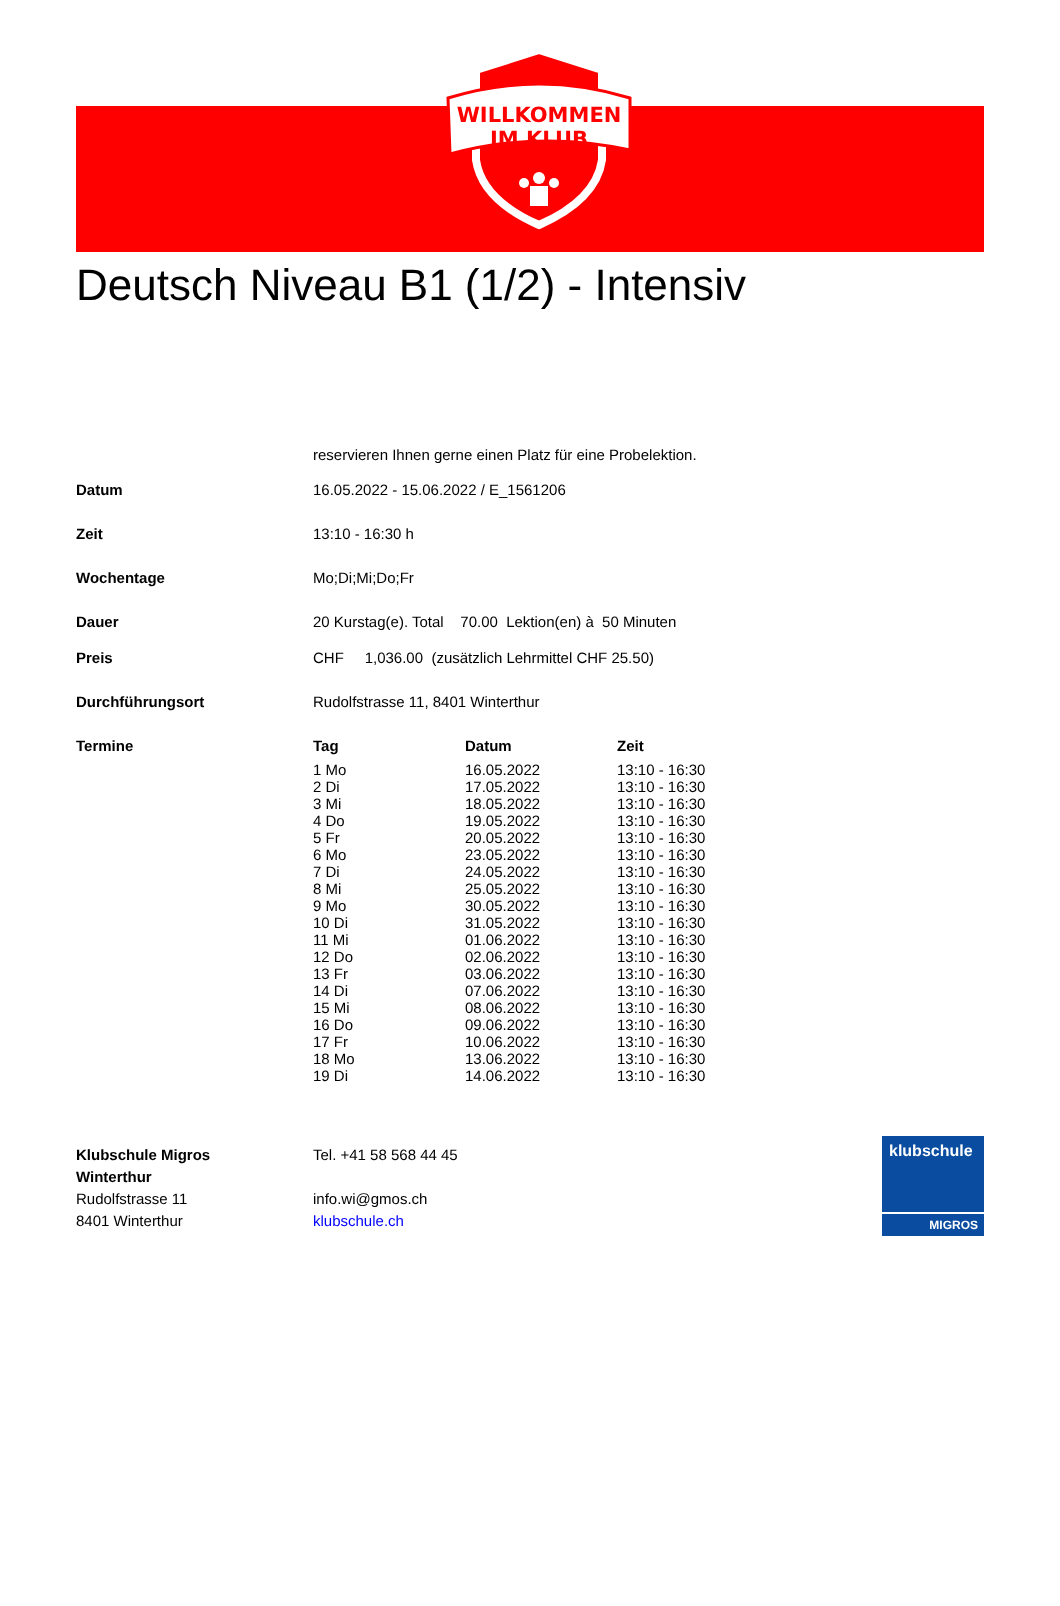WILLKOMMEN
IM KLUB
Deutsch Niveau B1 (1/2) - Intensiv
reservieren Ihnen gerne einen Platz für eine Probelektion.
| Datum | 16.05.2022 - 15.06.2022 / E_1561206 |
| Zeit | 13:10 - 16:30 h |
| Wochentage | Mo;Di;Mi;Do;Fr |
| Dauer | 20 Kurstag(e). Total 70.00 Lektion(en) à 50 Minuten |
| Preis | CHF 1,036.00 (zusätzlich Lehrmittel CHF 25.50) |
| Durchführungsort | Rudolfstrasse 11, 8401 Winterthur |
| Termine | / Tag / Datum / Zeit / / --- / --- / --- / / 1 Mo / 16.05.2022 / 13:10 - 16:30 / / 2 Di / 17.05.2022 / 13:10 - 16:30 / / 3 Mi / 18.05.2022 / 13:10 - 16:30 / / 4 Do / 19.05.2022 / 13:10 - 16:30 / / 5 Fr / 20.05.2022 / 13:10 - 16:30 / / 6 Mo / 23.05.2022 / 13:10 - 16:30 / / 7 Di / 24.05.2022 / 13:10 - 16:30 / / 8 Mi / 25.05.2022 / 13:10 - 16:30 / / 9 Mo / 30.05.2022 / 13:10 - 16:30 / / 10 Di / 31.05.2022 / 13:10 - 16:30 / / 11 Mi / 01.06.2022 / 13:10 - 16:30 / / 12 Do / 02.06.2022 / 13:10 - 16:30 / / 13 Fr / 03.06.2022 / 13:10 - 16:30 / / 14 Di / 07.06.2022 / 13:10 - 16:30 / / 15 Mi / 08.06.2022 / 13:10 - 16:30 / / 16 Do / 09.06.2022 / 13:10 - 16:30 / / 17 Fr / 10.06.2022 / 13:10 - 16:30 / / 18 Mo / 13.06.2022 / 13:10 - 16:30 / / 19 Di / 14.06.2022 / 13:10 - 16:30 / |
Klubschule Migros
Winterthur
Rudolfstrasse 11
8401 Winterthur
Tel. +41 58 568 44 45
info.wi@gmos.ch
klubschule.ch
klubschule
MIGROS